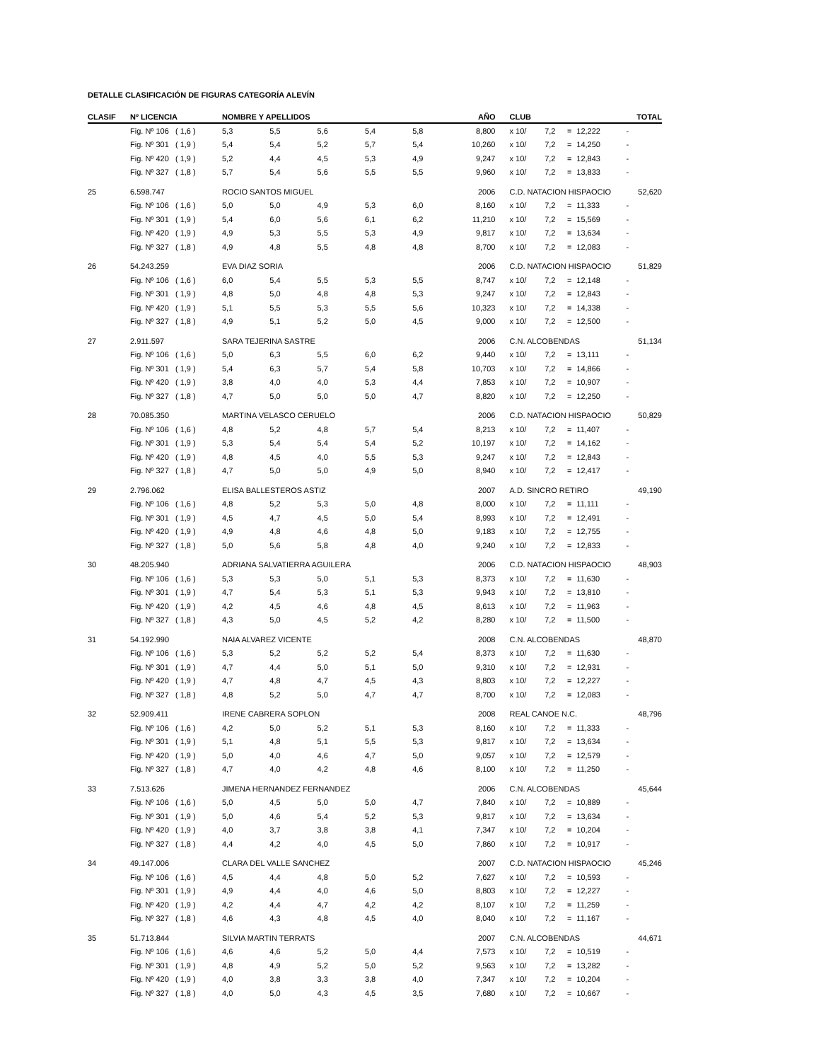DETALLE CLASIFICACIÓN DE FIGURAS CATEGORÍA ALEVÍN
| CLASIF | Nº LICENCIA | NOMBRE Y APELLIDOS | | | | | AÑO | | CLUB | | | | | TOTAL |
| --- | --- | --- | --- | --- | --- | --- | --- | --- | --- | --- | --- | --- | --- | --- |
| | Fig. Nº 106 ( 1,6 ) | 5,3 | 5,5 | 5,6 | 5,4 | 5,8 | 8,800 | | x 10/ | 7,2 | = | 12,222 | - | |
| | Fig. Nº 301 ( 1,9 ) | 5,4 | 5,4 | 5,2 | 5,7 | 5,4 | 10,260 | | x 10/ | 7,2 | = | 14,250 | - | |
| | Fig. Nº 420 ( 1,9 ) | 5,2 | 4,4 | 4,5 | 5,3 | 4,9 | 9,247 | | x 10/ | 7,2 | = | 12,843 | - | |
| | Fig. Nº 327 ( 1,8 ) | 5,7 | 5,4 | 5,6 | 5,5 | 5,5 | 9,960 | | x 10/ | 7,2 | = | 13,833 | - | |
| 25 | 6.598.747 | ROCIO SANTOS MIGUEL | | | | | 2006 | | C.D. NATACION HISPAOCIO | | | | | 52,620 |
| | Fig. Nº 106 ( 1,6 ) | 5,0 | 5,0 | 4,9 | 5,3 | 6,0 | 8,160 | | x 10/ | 7,2 | = | 11,333 | - | |
| | Fig. Nº 301 ( 1,9 ) | 5,4 | 6,0 | 5,6 | 6,1 | 6,2 | 11,210 | | x 10/ | 7,2 | = | 15,569 | - | |
| | Fig. Nº 420 ( 1,9 ) | 4,9 | 5,3 | 5,5 | 5,3 | 4,9 | 9,817 | | x 10/ | 7,2 | = | 13,634 | - | |
| | Fig. Nº 327 ( 1,8 ) | 4,9 | 4,8 | 5,5 | 4,8 | 4,8 | 8,700 | | x 10/ | 7,2 | = | 12,083 | - | |
| 26 | 54.243.259 | EVA DIAZ SORIA | | | | | 2006 | | C.D. NATACION HISPAOCIO | | | | | 51,829 |
| | Fig. Nº 106 ( 1,6 ) | 6,0 | 5,4 | 5,5 | 5,3 | 5,5 | 8,747 | | x 10/ | 7,2 | = | 12,148 | - | |
| | Fig. Nº 301 ( 1,9 ) | 4,8 | 5,0 | 4,8 | 4,8 | 5,3 | 9,247 | | x 10/ | 7,2 | = | 12,843 | - | |
| | Fig. Nº 420 ( 1,9 ) | 5,1 | 5,5 | 5,3 | 5,5 | 5,6 | 10,323 | | x 10/ | 7,2 | = | 14,338 | - | |
| | Fig. Nº 327 ( 1,8 ) | 4,9 | 5,1 | 5,2 | 5,0 | 4,5 | 9,000 | | x 10/ | 7,2 | = | 12,500 | - | |
| 27 | 2.911.597 | SARA TEJERINA SASTRE | | | | | 2006 | | C.N. ALCOBENDAS | | | | | 51,134 |
| | Fig. Nº 106 ( 1,6 ) | 5,0 | 6,3 | 5,5 | 6,0 | 6,2 | 9,440 | | x 10/ | 7,2 | = | 13,111 | - | |
| | Fig. Nº 301 ( 1,9 ) | 5,4 | 6,3 | 5,7 | 5,4 | 5,8 | 10,703 | | x 10/ | 7,2 | = | 14,866 | - | |
| | Fig. Nº 420 ( 1,9 ) | 3,8 | 4,0 | 4,0 | 5,3 | 4,4 | 7,853 | | x 10/ | 7,2 | = | 10,907 | - | |
| | Fig. Nº 327 ( 1,8 ) | 4,7 | 5,0 | 5,0 | 5,0 | 4,7 | 8,820 | | x 10/ | 7,2 | = | 12,250 | - | |
| 28 | 70.085.350 | MARTINA VELASCO CERUELO | | | | | 2006 | | C.D. NATACION HISPAOCIO | | | | | 50,829 |
| | Fig. Nº 106 ( 1,6 ) | 4,8 | 5,2 | 4,8 | 5,7 | 5,4 | 8,213 | | x 10/ | 7,2 | = | 11,407 | - | |
| | Fig. Nº 301 ( 1,9 ) | 5,3 | 5,4 | 5,4 | 5,4 | 5,2 | 10,197 | | x 10/ | 7,2 | = | 14,162 | - | |
| | Fig. Nº 420 ( 1,9 ) | 4,8 | 4,5 | 4,0 | 5,5 | 5,3 | 9,247 | | x 10/ | 7,2 | = | 12,843 | - | |
| | Fig. Nº 327 ( 1,8 ) | 4,7 | 5,0 | 5,0 | 4,9 | 5,0 | 8,940 | | x 10/ | 7,2 | = | 12,417 | - | |
| 29 | 2.796.062 | ELISA BALLESTEROS ASTIZ | | | | | 2007 | | A.D. SINCRO RETIRO | | | | | 49,190 |
| | Fig. Nº 106 ( 1,6 ) | 4,8 | 5,2 | 5,3 | 5,0 | 4,8 | 8,000 | | x 10/ | 7,2 | = | 11,111 | - | |
| | Fig. Nº 301 ( 1,9 ) | 4,5 | 4,7 | 4,5 | 5,0 | 5,4 | 8,993 | | x 10/ | 7,2 | = | 12,491 | - | |
| | Fig. Nº 420 ( 1,9 ) | 4,9 | 4,8 | 4,6 | 4,8 | 5,0 | 9,183 | | x 10/ | 7,2 | = | 12,755 | - | |
| | Fig. Nº 327 ( 1,8 ) | 5,0 | 5,6 | 5,8 | 4,8 | 4,0 | 9,240 | | x 10/ | 7,2 | = | 12,833 | - | |
| 30 | 48.205.940 | ADRIANA SALVATIERRA AGUILERA | | | | | 2006 | | C.D. NATACION HISPAOCIO | | | | | 48,903 |
| | Fig. Nº 106 ( 1,6 ) | 5,3 | 5,3 | 5,0 | 5,1 | 5,3 | 8,373 | | x 10/ | 7,2 | = | 11,630 | - | |
| | Fig. Nº 301 ( 1,9 ) | 4,7 | 5,4 | 5,3 | 5,1 | 5,3 | 9,943 | | x 10/ | 7,2 | = | 13,810 | - | |
| | Fig. Nº 420 ( 1,9 ) | 4,2 | 4,5 | 4,6 | 4,8 | 4,5 | 8,613 | | x 10/ | 7,2 | = | 11,963 | - | |
| | Fig. Nº 327 ( 1,8 ) | 4,3 | 5,0 | 4,5 | 5,2 | 4,2 | 8,280 | | x 10/ | 7,2 | = | 11,500 | - | |
| 31 | 54.192.990 | NAIA ALVAREZ VICENTE | | | | | 2008 | | C.N. ALCOBENDAS | | | | | 48,870 |
| | Fig. Nº 106 ( 1,6 ) | 5,3 | 5,2 | 5,2 | 5,2 | 5,4 | 8,373 | | x 10/ | 7,2 | = | 11,630 | - | |
| | Fig. Nº 301 ( 1,9 ) | 4,7 | 4,4 | 5,0 | 5,1 | 5,0 | 9,310 | | x 10/ | 7,2 | = | 12,931 | - | |
| | Fig. Nº 420 ( 1,9 ) | 4,7 | 4,8 | 4,7 | 4,5 | 4,3 | 8,803 | | x 10/ | 7,2 | = | 12,227 | - | |
| | Fig. Nº 327 ( 1,8 ) | 4,8 | 5,2 | 5,0 | 4,7 | 4,7 | 8,700 | | x 10/ | 7,2 | = | 12,083 | - | |
| 32 | 52.909.411 | IRENE CABRERA SOPLON | | | | | 2008 | | REAL CANOE N.C. | | | | | 48,796 |
| | Fig. Nº 106 ( 1,6 ) | 4,2 | 5,0 | 5,2 | 5,1 | 5,3 | 8,160 | | x 10/ | 7,2 | = | 11,333 | - | |
| | Fig. Nº 301 ( 1,9 ) | 5,1 | 4,8 | 5,1 | 5,5 | 5,3 | 9,817 | | x 10/ | 7,2 | = | 13,634 | - | |
| | Fig. Nº 420 ( 1,9 ) | 5,0 | 4,0 | 4,6 | 4,7 | 5,0 | 9,057 | | x 10/ | 7,2 | = | 12,579 | - | |
| | Fig. Nº 327 ( 1,8 ) | 4,7 | 4,0 | 4,2 | 4,8 | 4,6 | 8,100 | | x 10/ | 7,2 | = | 11,250 | - | |
| 33 | 7.513.626 | JIMENA HERNANDEZ FERNANDEZ | | | | | 2006 | | C.N. ALCOBENDAS | | | | | 45,644 |
| | Fig. Nº 106 ( 1,6 ) | 5,0 | 4,5 | 5,0 | 5,0 | 4,7 | 7,840 | | x 10/ | 7,2 | = | 10,889 | - | |
| | Fig. Nº 301 ( 1,9 ) | 5,0 | 4,6 | 5,4 | 5,2 | 5,3 | 9,817 | | x 10/ | 7,2 | = | 13,634 | - | |
| | Fig. Nº 420 ( 1,9 ) | 4,0 | 3,7 | 3,8 | 3,8 | 4,1 | 7,347 | | x 10/ | 7,2 | = | 10,204 | - | |
| | Fig. Nº 327 ( 1,8 ) | 4,4 | 4,2 | 4,0 | 4,5 | 5,0 | 7,860 | | x 10/ | 7,2 | = | 10,917 | - | |
| 34 | 49.147.006 | CLARA DEL VALLE SANCHEZ | | | | | 2007 | | C.D. NATACION HISPAOCIO | | | | | 45,246 |
| | Fig. Nº 106 ( 1,6 ) | 4,5 | 4,4 | 4,8 | 5,0 | 5,2 | 7,627 | | x 10/ | 7,2 | = | 10,593 | - | |
| | Fig. Nº 301 ( 1,9 ) | 4,9 | 4,4 | 4,0 | 4,6 | 5,0 | 8,803 | | x 10/ | 7,2 | = | 12,227 | - | |
| | Fig. Nº 420 ( 1,9 ) | 4,2 | 4,4 | 4,7 | 4,2 | 4,2 | 8,107 | | x 10/ | 7,2 | = | 11,259 | - | |
| | Fig. Nº 327 ( 1,8 ) | 4,6 | 4,3 | 4,8 | 4,5 | 4,0 | 8,040 | | x 10/ | 7,2 | = | 11,167 | - | |
| 35 | 51.713.844 | SILVIA MARTIN TERRATS | | | | | 2007 | | C.N. ALCOBENDAS | | | | | 44,671 |
| | Fig. Nº 106 ( 1,6 ) | 4,6 | 4,6 | 5,2 | 5,0 | 4,4 | 7,573 | | x 10/ | 7,2 | = | 10,519 | - | |
| | Fig. Nº 301 ( 1,9 ) | 4,8 | 4,9 | 5,2 | 5,0 | 5,2 | 9,563 | | x 10/ | 7,2 | = | 13,282 | - | |
| | Fig. Nº 420 ( 1,9 ) | 4,0 | 3,8 | 3,3 | 3,8 | 4,0 | 7,347 | | x 10/ | 7,2 | = | 10,204 | - | |
| | Fig. Nº 327 ( 1,8 ) | 4,0 | 5,0 | 4,3 | 4,5 | 3,5 | 7,680 | | x 10/ | 7,2 | = | 10,667 | - | |